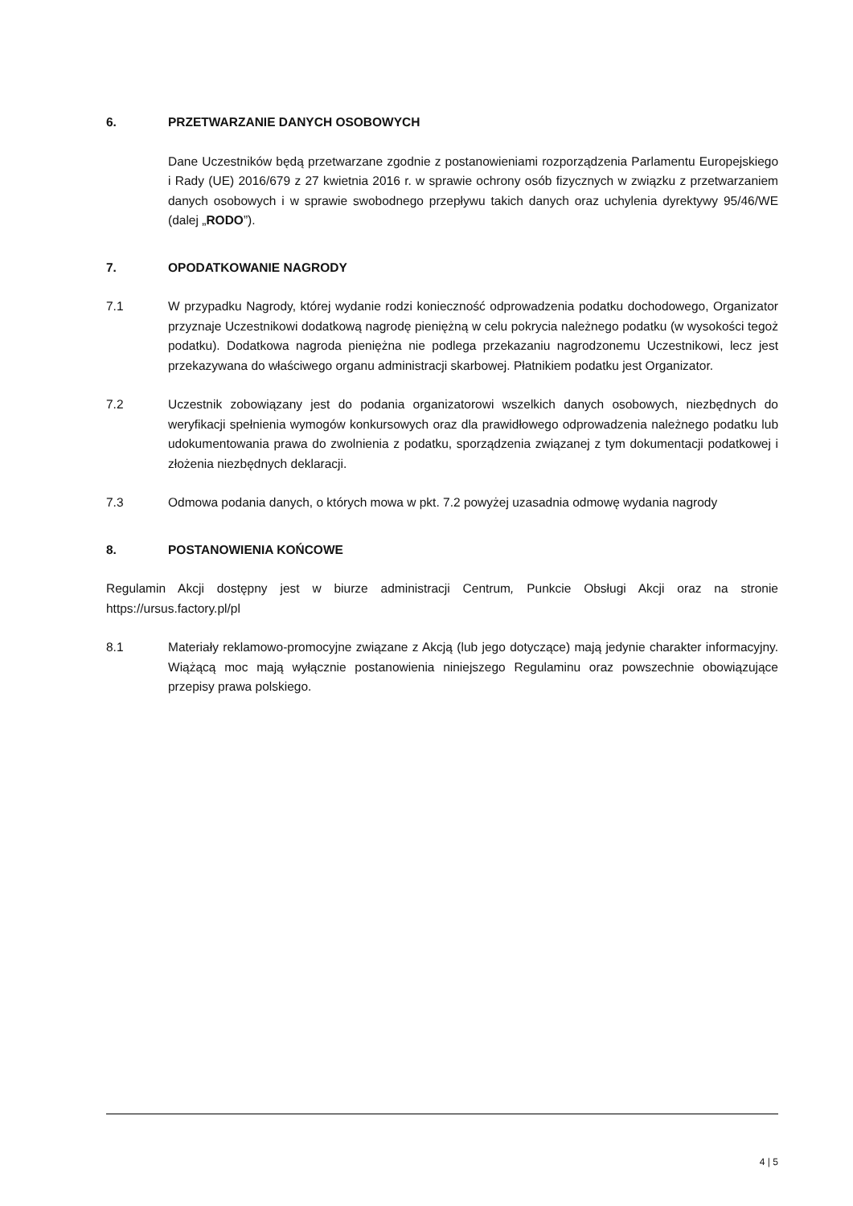6. PRZETWARZANIE DANYCH OSOBOWYCH
Dane Uczestników będą przetwarzane zgodnie z postanowieniami rozporządzenia Parlamentu Europejskiego i Rady (UE) 2016/679 z 27 kwietnia 2016 r. w sprawie ochrony osób fizycznych w związku z przetwarzaniem danych osobowych i w sprawie swobodnego przepływu takich danych oraz uchylenia dyrektywy 95/46/WE (dalej „RODO”).
7. OPODATKOWANIE NAGRODY
7.1 W przypadku Nagrody, której wydanie rodzi konieczność odprowadzenia podatku dochodowego, Organizator przyznaje Uczestnikowi dodatkową nagrodę pieniężną w celu pokrycia należnego podatku (w wysokości tegoż podatku). Dodatkowa nagroda pieniężna nie podlega przekazaniu nagrodzonemu Uczestnikowi, lecz jest przekazywana do właściwego organu administracji skarbowej. Płatnikiem podatku jest Organizator.
7.2 Uczestnik zobowiązany jest do podania organizatorowi wszelkich danych osobowych, niezbędnych do weryfikacji spełnienia wymogów konkursowych oraz dla prawidłowego odprowadzenia należnego podatku lub udokumentowania prawa do zwolnienia z podatku, sporządzenia związanej z tym dokumentacji podatkowej i złożenia niezbędnych deklaracji.
7.3 Odmowa podania danych, o których mowa w pkt. 7.2 powyżej uzasadnia odmowę wydania nagrody
8. POSTANOWIENIA KOŃCOWE
Regulamin Akcji dostępny jest w biurze administracji Centrum, Punkcie Obsługi Akcji oraz na stronie https://ursus.factory.pl/pl
8.1 Materiały reklamowo-promocyjne związane z Akcją (lub jego dotyczące) mają jedynie charakter informacyjny. Wiążącą moc mają wyłącznie postanowienia niniejszego Regulaminu oraz powszechnie obowiązujące przepisy prawa polskiego.
4 | 5